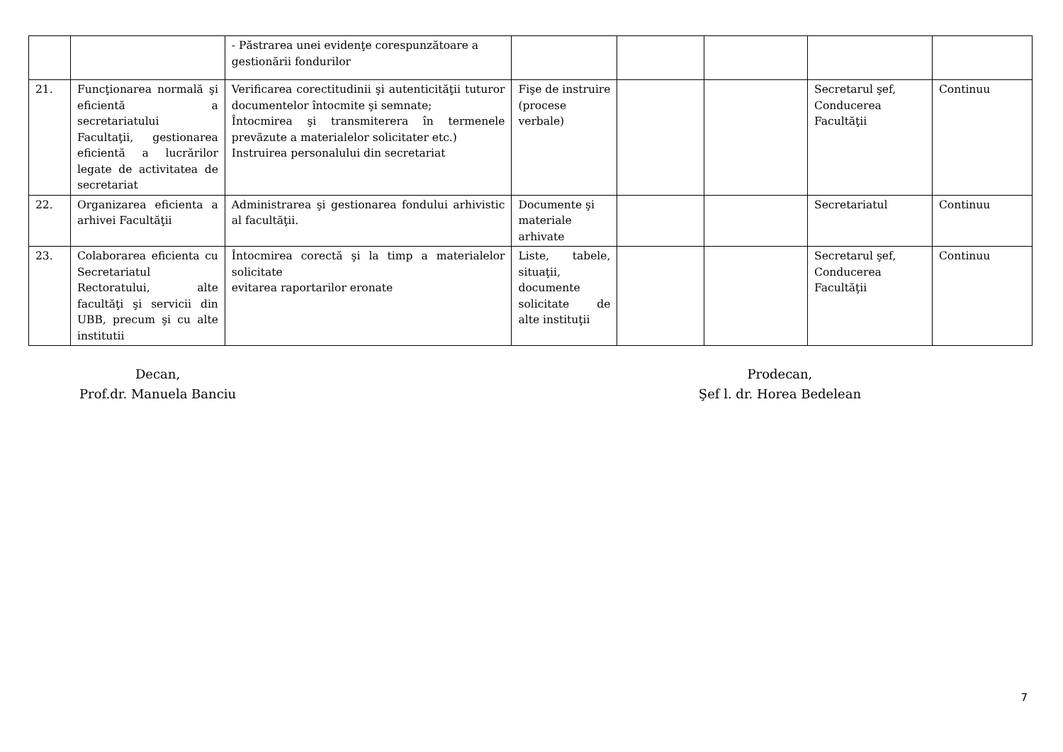| | | - Păstrarea unei evidenţe corespunzătoare a gestionării fondurilor | | | | | |
| 21. | Funcţionarea normală şi eficientă a secretariatului Facultaţii, gestionarea eficientă a lucrărilor legate de activitatea de secretariat | Verificarea corectitudinii şi autenticităţii tuturor documentelor întocmite şi semnate; Întocmirea şi transmiterera în termenele prevăzute a materialelor solicitater etc.) Instruirea personalului din secretariat | Fişe de instruire (procese verbale) | | | Secretarul şef, Conducerea Facultăţii | Continuu |
| 22. | Organizarea eficienta a arhivei Facultăţii | Administrarea şi gestionarea fondului arhivistic al facultăţii. | Documente şi materiale arhivate | | | Secretariatul | Continuu |
| 23. | Colaborarea eficienta cu Secretariatul Rectoratului, alte facultăţi şi servicii din UBB, precum şi cu alte institutii | Întocmirea corectă şi la timp a materialelor solicitate evitarea raportarilor eronate | Liste, tabele, situaţii, documente solicitate de alte instituţii | | | Secretarul şef, Conducerea Facultăţii | Continuu |
Decan,
Prof.dr. Manuela Banciu
Prodecan,
Şef l. dr. Horea Bedelean
7